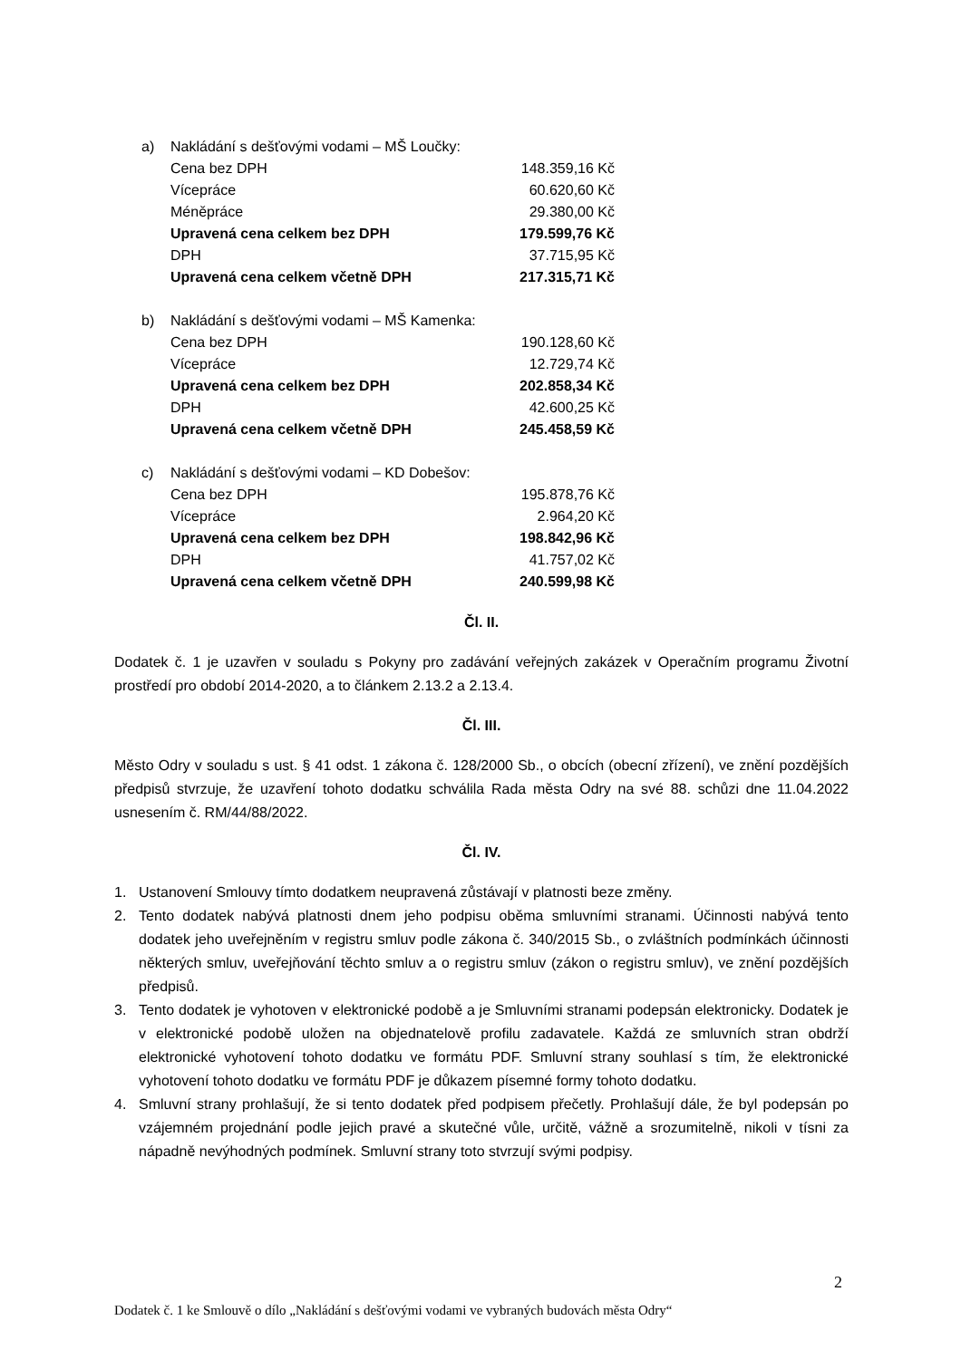a) Nakládání s dešťovými vodami – MŠ Loučky:
| Cena bez DPH | 148.359,16 Kč |
| Vícepráce | 60.620,60 Kč |
| Méněpráce | 29.380,00 Kč |
| Upravená cena celkem bez DPH | 179.599,76 Kč |
| DPH | 37.715,95 Kč |
| Upravená cena celkem včetně DPH | 217.315,71 Kč |
b) Nakládání s dešťovými vodami – MŠ Kamenka:
| Cena bez DPH | 190.128,60 Kč |
| Vícepráce | 12.729,74 Kč |
| Upravená cena celkem bez DPH | 202.858,34 Kč |
| DPH | 42.600,25 Kč |
| Upravená cena celkem včetně DPH | 245.458,59 Kč |
c) Nakládání s dešťovými vodami – KD Dobešov:
| Cena bez DPH | 195.878,76 Kč |
| Vícepráce | 2.964,20 Kč |
| Upravená cena celkem bez DPH | 198.842,96 Kč |
| DPH | 41.757,02 Kč |
| Upravená cena celkem včetně DPH | 240.599,98 Kč |
Čl. II.
Dodatek č. 1 je uzavřen v souladu s Pokyny pro zadávání veřejných zakázek v Operačním programu Životní prostředí pro období 2014-2020, a to článkem 2.13.2 a 2.13.4.
Čl. III.
Město Odry v souladu s ust. § 41 odst. 1 zákona č. 128/2000 Sb., o obcích (obecní zřízení), ve znění pozdějších předpisů stvrzuje, že uzavření tohoto dodatku schválila Rada města Odry na své 88. schůzi dne 11.04.2022 usnesením č. RM/44/88/2022.
Čl. IV.
1. Ustanovení Smlouvy tímto dodatkem neupravená zůstávají v platnosti beze změny.
2. Tento dodatek nabývá platnosti dnem jeho podpisu oběma smluvními stranami. Účinnosti nabývá tento dodatek jeho uveřejněním v registru smluv podle zákona č. 340/2015 Sb., o zvláštních podmínkách účinnosti některých smluv, uveřejňování těchto smluv a o registru smluv (zákon o registru smluv), ve znění pozdějších předpisů.
3. Tento dodatek je vyhotoven v elektronické podobě a je Smluvními stranami podepsán elektronicky. Dodatek je v elektronické podobě uložen na objednatelově profilu zadavatele. Každá ze smluvních stran obdrží elektronické vyhotovení tohoto dodatku ve formátu PDF. Smluvní strany souhlasí s tím, že elektronické vyhotovení tohoto dodatku ve formátu PDF je důkazem písemné formy tohoto dodatku.
4. Smluvní strany prohlašují, že si tento dodatek před podpisem přečetly. Prohlašují dále, že byl podepsán po vzájemném projednání podle jejich pravé a skutečné vůle, určitě, vážně a srozumitelně, nikoli v tísni za nápadně nevýhodných podmínek. Smluvní strany toto stvrzují svými podpisy.
2
Dodatek č. 1 ke Smlouvě o dílo „Nakládání s dešťovými vodami ve vybraných budovách města Odry“